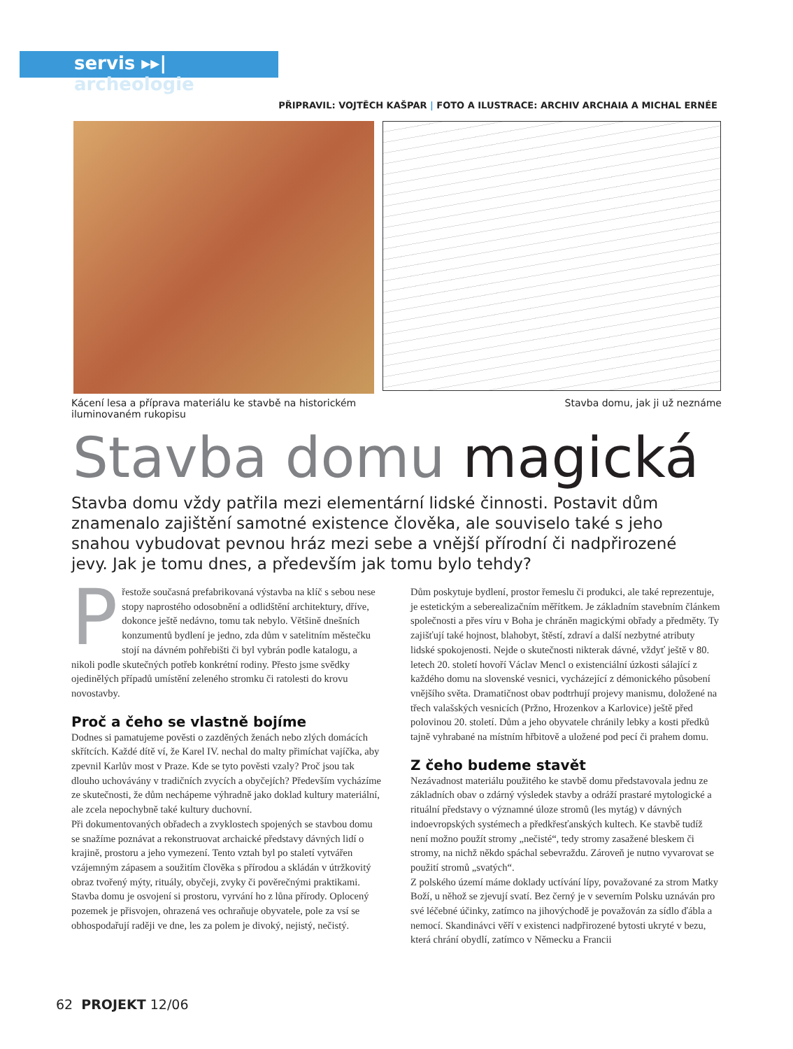servis ▸▸| archeologie
PŘIPRAVIL: VOJTĚCH KAŠPAR | FOTO A ILUSTRACE: ARCHIV ARCHAIA A MICHAL ERNÉE
Kácení lesa a příprava materiálu ke stavbě na historickém
iluminovaném rukopisu
Stavba domu, jak ji už neznáme
Stavba domu magická
Stavba domu vždy patřila mezi elementární lidské činnosti. Postavit dům znamenalo zajištění samotné existence člověka, ale souviselo také s jeho snahou vybudovat pevnou hráz mezi sebe a vnější přírodní či nadpřirozené jevy. Jak je tomu dnes, a především jak tomu bylo tehdy?
Přestože současná prefabrikovaná výstavba na klíč s sebou nese stopy naprostého odosobnění a odlidštění architektury, dříve, dokonce ještě nedávno, tomu tak nebylo. Většině dnešních konzumentů bydlení je jedno, zda dům v satelitním městečku stojí na dávném pohřebišti či byl vybrán podle katalogu, a nikoli podle skutečných potřeb konkrétní rodiny. Přesto jsme svědky ojedinělých případů umístění zeleného stromku či ratolesti do krovu novostavby.
Proč a čeho se vlastně bojíme
Dodnes si pamatujeme pověsti o zazděných ženách nebo zlých domácích skřítcích. Každé dítě ví, že Karel IV. nechal do malty přimíchat vajíčka, aby zpevnil Karlův most v Praze. Kde se tyto pověsti vzaly? Proč jsou tak dlouho uchovávány v tradičních zvycích a obyčejích? Především vycházíme ze skutečnosti, že dům nechápeme výhradně jako doklad kultury materiální, ale zcela nepochybně také kultury duchovní.
Při dokumentovaných obřadech a zvyklostech spojených se stavbou domu se snažíme poznávat a rekonstruovat archaické představy dávných lidí o krajině, prostoru a jeho vymezení. Tento vztah byl po staletí vytvářen vzájemným zápasem a soužitím člověka s přírodou a skládán v útržkovitý obraz tvořený mýty, rituály, obyčeji, zvyky či pověrečnými praktikami.
Stavba domu je osvojení si prostoru, vyrvání ho z lůna přírody. Oplocený pozemek je přisvojen, ohrazená ves ochraňuje obyvatele, pole za vsí se obhospodařují raději ve dne, les za polem je divoký, nejistý, nečistý.
Dům poskytuje bydlení, prostor řemeslu či produkci, ale také reprezentuje, je estetickým a seberealizačním měřítkem. Je základním stavebním článkem společnosti a přes víru v Boha je chráněn magickými obřady a předměty. Ty zajišťují také hojnost, blahobyt, štěstí, zdraví a další nezbytné atributy lidské spokojenosti. Nejde o skutečnosti nikterak dávné, vždyť ještě v 80. letech 20. století hovoří Václav Mencl o existenciální úzkosti sálající z každého domu na slovenské vesnici, vycházející z démonického působení vnějšího světa. Dramatičnost obav podtrhují projevy manismu, doložené na třech valašských vesnicích (Pržno, Hrozenkov a Karlovice) ještě před polovinou 20. století. Dům a jeho obyvatele chránily lebky a kosti předků tajně vyhrabané na místním hřbitově a uložené pod pecí či prahem domu.
Z čeho budeme stavět
Nezávadnost materiálu použitého ke stavbě domu představovala jednu ze základních obav o zdárný výsledek stavby a odráží prastaré mytologické a rituální představy o významné úloze stromů (les mytág) v dávných indoevropských systémech a předkřesťanských kultech. Ke stavbě tudíž není možno použít stromy „nečisté“, tedy stromy zasažené bleskem či stromy, na nichž někdo spáchal sebevraždu. Zároveň je nutno vyvarovat se použití stromů „svatých“.
Z polského území máme doklady uctívání lípy, považované za strom Matky Boží, u něhož se zjevují svatí. Bez černý je v severním Polsku uznáván pro své léčebné účinky, zatímco na jihovýchodě je považován za sídlo ďábla a nemocí. Skandinávci věří v existenci nadpřirozené bytosti ukryté v bezu, která chrání obydlí, zatímco v Německu a Francii
62 PROJEKT 12/06